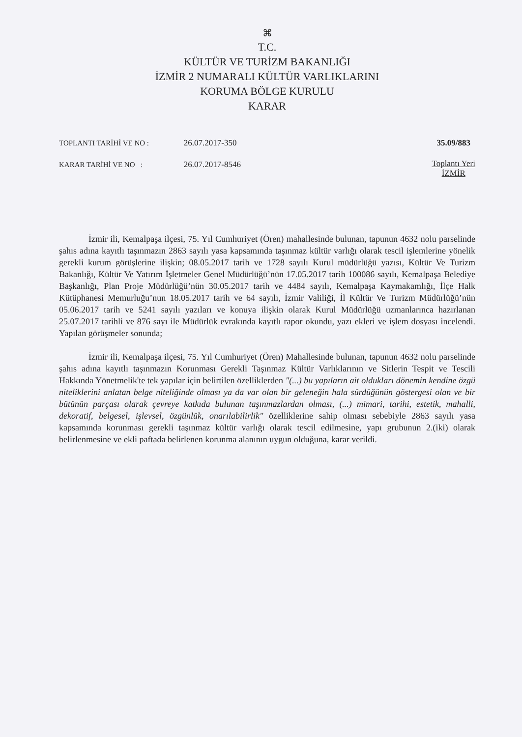⌘
T.C.
KÜLTÜR VE TURİZM BAKANLIĞI
İZMİR 2 NUMARALI KÜLTÜR VARLIKLARINI
KORUMA BÖLGE KURULU
KARAR
TOPLANTI TARİHİ VE NO : 26.07.2017-350
KARAR TARİHİ VE NO : 26.07.2017-8546
35.09/883
Toplantı Yeri
İZMİR
İzmir ili, Kemalpaşa ilçesi, 75. Yıl Cumhuriyet (Ören) mahallesinde bulunan, tapunun 4632 nolu parselinde şahıs adına kayıtlı taşınmazın 2863 sayılı yasa kapsamında taşınmaz kültür varlığı olarak tescil işlemlerine yönelik gerekli kurum görüşlerine ilişkin; 08.05.2017 tarih ve 1728 sayılı Kurul müdürlüğü yazısı, Kültür Ve Turizm Bakanlığı, Kültür Ve Yatırım İşletmeler Genel Müdürlüğü’nün 17.05.2017 tarih 100086 sayılı, Kemalpaşa Belediye Başkanlığı, Plan Proje Müdürlüğü’nün 30.05.2017 tarih ve 4484 sayılı, Kemalpaşa Kaymakamlığı, İlçe Halk Kütüphanesi Memurluğu’nun 18.05.2017 tarih ve 64 sayılı, İzmir Valiliği, İl Kültür Ve Turizm Müdürlüğü’nün 05.06.2017 tarih ve 5241 sayılı yazıları ve konuya ilişkin olarak Kurul Müdürlüğü uzmanlarınca hazırlanan 25.07.2017 tarihli ve 876 sayı ile Müdürlük evrakında kayıtlı rapor okundu, yazı ekleri ve işlem dosyası incelendi. Yapılan görüşmeler sonunda;
İzmir ili, Kemalpaşa ilçesi, 75. Yıl Cumhuriyet (Ören) Mahallesinde bulunan, tapunun 4632 nolu parselinde şahıs adına kayıtlı taşınmazın Korunması Gerekli Taşınmaz Kültür Varlıklarının ve Sitlerin Tespit ve Tescili Hakkında Yönetmelik'te tek yapılar için belirtilen özelliklerden "(...) bu yapıların ait oldukları dönemin kendine özgü niteliklerini anlatan belge niteliğinde olması ya da var olan bir geleneğin hala sürdüğünün göstergesi olan ve bir bütünün parçası olarak çevreye katkıda bulunan taşınmazlardan olması, (...) mimari, tarihi, estetik, mahalli, dekoratif, belgesel, işlevsel, özgünlük, onarılabilirlik" özelliklerine sahip olması sebebiyle 2863 sayılı yasa kapsamında korunması gerekli taşınmaz kültür varlığı olarak tescil edilmesine, yapı grubunun 2.(iki) olarak belirlenmesine ve ekli paftada belirlenen korunma alanının uygun olduğuna, karar verildi.